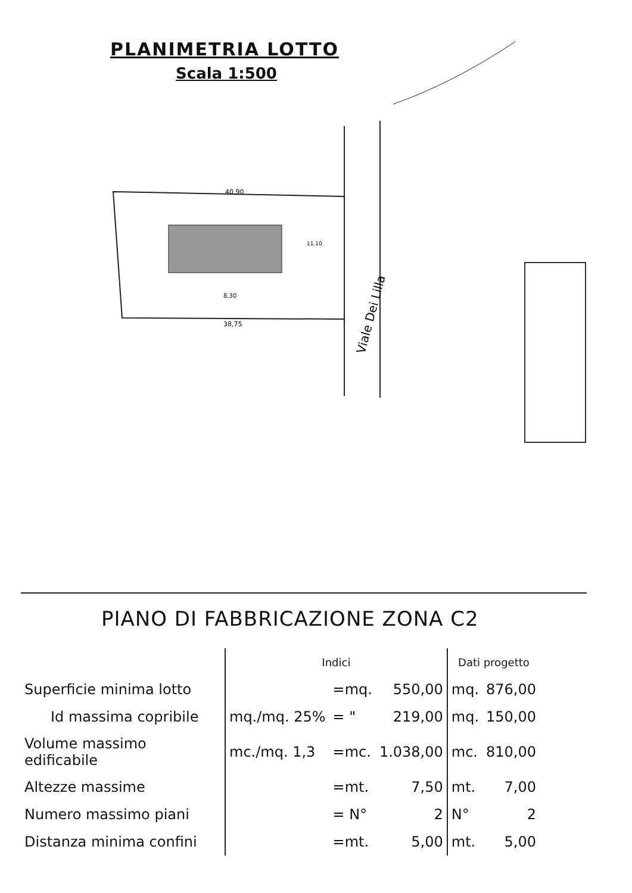PLANIMETRIA LOTTO
Scala 1:500
40,90
11.10
8,30
38,75
Viale Dei Lilla
PIANO DI FABBRICAZIONE ZONA C2
| | Indici | | | Dati progetto | |
| Superficie minima lotto | | =mq. | 550,00 | mq. | 876,00 |
| Id massima copribile | mq./mq. 25% | = " | 219,00 | mq. | 150,00 |
| Volume massimo edificabile | mc./mq. 1,3 | =mc. | 1.038,00 | mc. | 810,00 |
| Altezze massime | | =mt. | 7,50 | mt. | 7,00 |
| Numero massimo piani | | = N° | 2 | N° | 2 |
| Distanza minima confini | | =mt. | 5,00 | mt. | 5,00 |